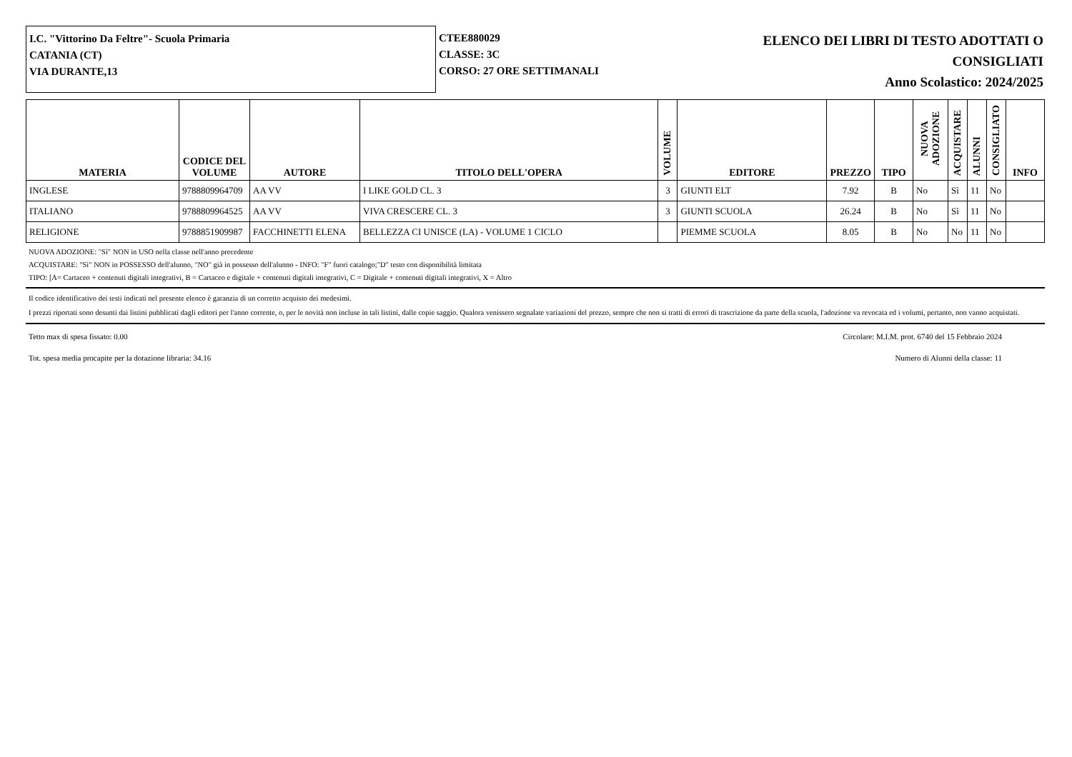I.C. "Vittorino Da Feltre"- Scuola Primaria
CATANIA (CT)
VIA DURANTE,13
CTEE880029
CLASSE: 3C
CORSO: 27 ORE SETTIMANALI
ELENCO DEI LIBRI DI TESTO ADOTTATI O
CONSIGLIATI
Anno Scolastico: 2024/2025
| MATERIA | CODICE DEL VOLUME | AUTORE | TITOLO DELL'OPERA | VOLUME | EDITORE | PREZZO | TIPO | NUOVA ADOZIONE | ACQUISTARE | ALUNNI | CONSIGLIATO | INFO |
| --- | --- | --- | --- | --- | --- | --- | --- | --- | --- | --- | --- | --- |
| INGLESE | 9788809964709 | AA VV | I LIKE GOLD CL. 3 | 3 | GIUNTI ELT | 7.92 | B | No | Sì | 11 | No | |
| ITALIANO | 9788809964525 | AA VV | VIVA CRESCERE CL. 3 | 3 | GIUNTI SCUOLA | 26.24 | B | No | Sì | 11 | No | |
| RELIGIONE | 9788851909987 | FACCHINETTI ELENA | BELLEZZA CI UNISCE (LA) - VOLUME 1 CICLO | | PIEMME SCUOLA | 8.05 | B | No | No | 11 | No | |
NUOVA ADOZIONE: "Sì" NON in USO nella classe nell'anno precedente
ACQUISTARE: "Sì" NON in POSSESSO dell'alunno, "NO" già in possesso dell'alunno - INFO: "F" fuori catalogo;"D" testo con disponibilità limitata
TIPO: [A= Cartaceo + contenuti digitali integrativi, B = Cartaceo e digitale + contenuti digitali integrativi, C = Digitale + contenuti digitali integrativi, X = Altro
Il codice identificativo dei testi indicati nel presente elenco è garanzia di un corretto acquisto dei medesimi.
I prezzi riportati sono desunti dai listini pubblicati dagli editori per l'anno corrente, o, per le novità non incluse in tali listini, dalle copie saggio. Qualora venissero segnalate variazioni del prezzo, sempre che non si tratti di errori di trascrizione da parte della scuola, l'adozione va revocata ed i volumi, pertanto, non vanno acquistati.
Tetto max di spesa fissato: 0.00 Circolare: M.I.M. prot. 6740 del 15 Febbraio 2024
Tot. spesa media procapite per la dotazione libraria: 34.16 Numero di Alunni della classe: 11